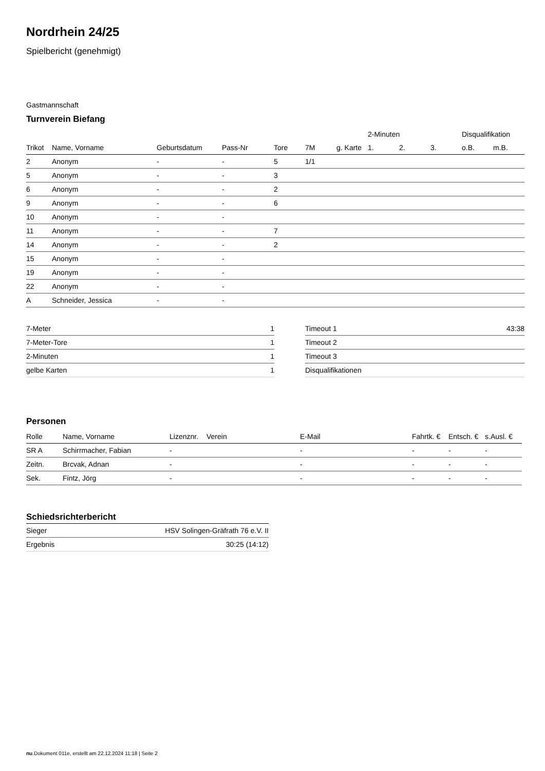Nordrhein 24/25
Spielbericht (genehmigt)
Gastmannschaft
Turnverein Biefang
| | | | | | | | | 2-Minuten | | | Disqualifikation | |
| --- | --- | --- | --- | --- | --- | --- | --- | --- | --- | --- | --- | --- |
| Trikot | Name, Vorname | Geburtsdatum | Pass-Nr | Tore | 7M | g. Karte | | 1. | 2. | 3. | o.B. | m.B. |
| 2 | Anonym | - | - | 5 | 1/1 | | | | | | | |
| 5 | Anonym | - | - | 3 | | | | | | | | |
| 6 | Anonym | - | - | 2 | | | | | | | | |
| 9 | Anonym | - | - | 6 | | | | | | | | |
| 10 | Anonym | - | - | | | | | | | | | |
| 11 | Anonym | - | - | 7 | | | | | | | | |
| 14 | Anonym | - | - | 2 | | | | | | | | |
| 15 | Anonym | - | - | | | | | | | | | |
| 19 | Anonym | - | - | | | | | | | | | |
| 22 | Anonym | - | - | | | | | | | | | |
| A | Schneider, Jessica | - | - | | | | | | | | | |
| 7-Meter | 1 |
| 7-Meter-Tore | 1 |
| 2-Minuten | 1 |
| gelbe Karten | 1 |
| Timeout 1 | 43:38 |
| Timeout 2 | |
| Timeout 3 | |
| Disqualifikationen | |
Personen
| Rolle | Name, Vorname | Lizenznr. | Verein | E-Mail | Fahrtk. € | Entsch. € | s.Ausl. € |
| --- | --- | --- | --- | --- | --- | --- | --- |
| SR A | Schirrmacher, Fabian | - | | - | - | - | - |
| Zeitn. | Brcvak, Adnan | - | | - | - | - | - |
| Sek. | Fintz, Jörg | - | | - | - | - | - |
Schiedsrichterbericht
| Sieger | HSV Solingen-Gräfrath 76 e.V. II |
| Ergebnis | 30:25 (14:12) |
nu.Dokument 011e, erstellt am 22.12.2024 11:18 | Seite 2